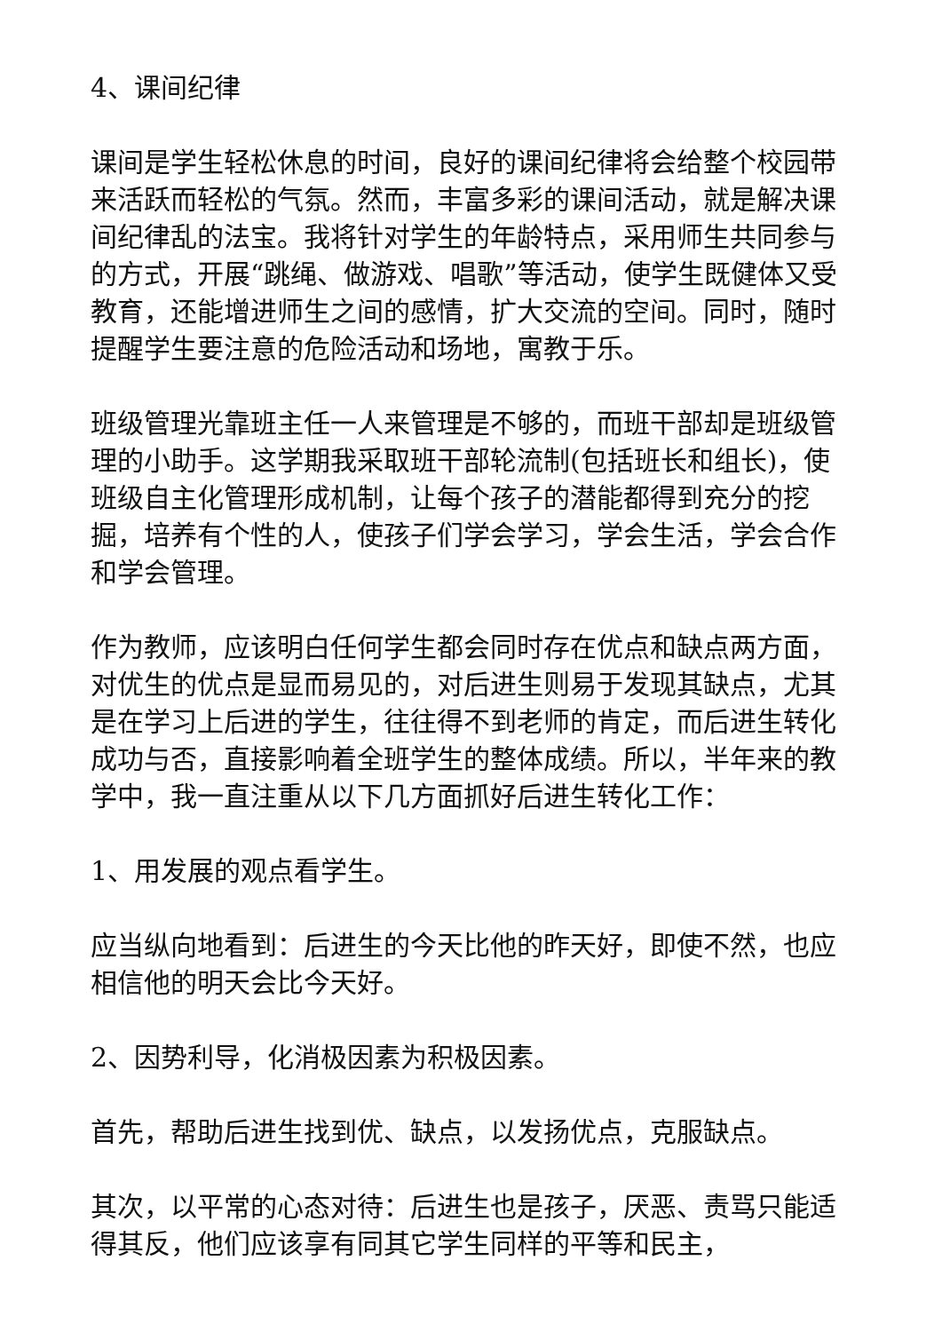4、课间纪律
课间是学生轻松休息的时间，良好的课间纪律将会给整个校园带来活跃而轻松的气氛。然而，丰富多彩的课间活动，就是解决课间纪律乱的法宝。我将针对学生的年龄特点，采用师生共同参与的方式，开展“跳绳、做游戏、唱歌”等活动，使学生既健体又受教育，还能增进师生之间的感情，扩大交流的空间。同时，随时提醒学生要注意的危险活动和场地，寓教于乐。
班级管理光靠班主任一人来管理是不够的，而班干部却是班级管理的小助手。这学期我采取班干部轮流制(包括班长和组长)，使班级自主化管理形成机制，让每个孩子的潜能都得到充分的挖掘，培养有个性的人，使孩子们学会学习，学会生活，学会合作和学会管理。
作为教师，应该明白任何学生都会同时存在优点和缺点两方面，对优生的优点是显而易见的，对后进生则易于发现其缺点，尤其是在学习上后进的学生，往往得不到老师的肯定，而后进生转化成功与否，直接影响着全班学生的整体成绩。所以，半年来的教学中，我一直注重从以下几方面抓好后进生转化工作：
1、用发展的观点看学生。
应当纵向地看到：后进生的今天比他的昨天好，即使不然，也应相信他的明天会比今天好。
2、因势利导，化消极因素为积极因素。
首先，帮助后进生找到优、缺点，以发扬优点，克服缺点。
其次，以平常的心态对待：后进生也是孩子，厌恶、责骂只能适得其反，他们应该享有同其它学生同样的平等和民主，